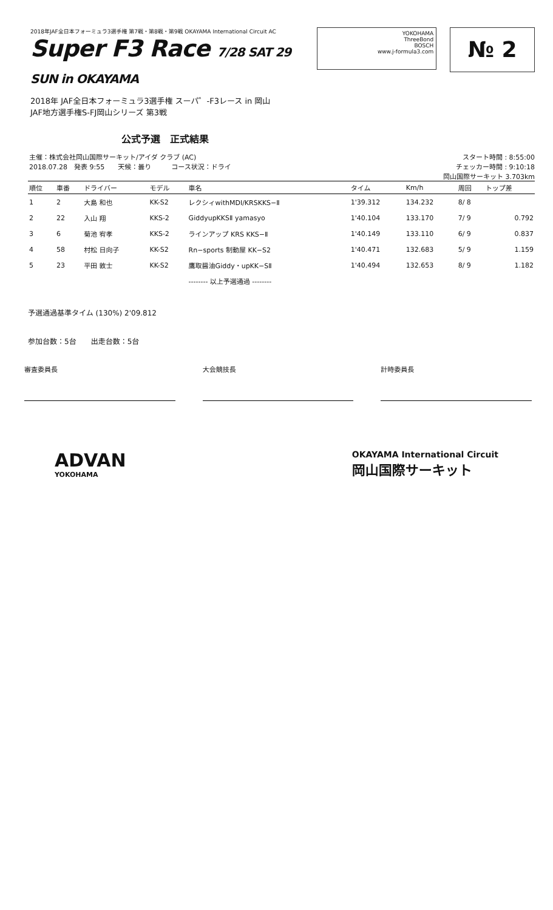2018年JAF全日本フォーミュラ3選手権 第7戦・第8戦・第9戦 OKAYAMA International Circuit AC
Super F3 Race 7/28 SAT 29 SUN in OKAYAMA
YOKOHAMA
ThreeBond
BOSCH
www.j-formula3.com
№ 2
2018年 JAF全日本フォーミュラ3選手権 スーパ゜-F3レース in 岡山
JAF地方選手権S-FJ岡山シリーズ 第3戦
公式予選　正式結果
主催：株式会社岡山国際サーキット/アイダ クラブ (AC)
2018.07.28　発表 9:55　　天候：曇り　　　コース状況：ドライ
スタート時間 : 8:55:00
チェッカー時間 : 9:10:18
岡山国際サーキット 3.703km
| 順位 | 車番 | ドライバー | モデル | 車名 | タイム | Km/h | 周回 | トップ差 |
| --- | --- | --- | --- | --- | --- | --- | --- | --- |
| 1 | 2 | 大島 和也 | KK-S2 | レクシィwithMDI/KRSKKS−Ⅱ | 1'39.312 | 134.232 | 8/ 8 | |
| 2 | 22 | 入山 翔 | KKS-2 | GiddyupKKSⅡ yamasyo | 1'40.104 | 133.170 | 7/ 9 | 0.792 |
| 3 | 6 | 菊池 宥孝 | KKS-2 | ラインアップ KRS KKS−Ⅱ | 1'40.149 | 133.110 | 6/ 9 | 0.837 |
| 4 | 58 | 村松 日向子 | KK-S2 | Rn−sports 制動屋 KK−S2 | 1'40.471 | 132.683 | 5/ 9 | 1.159 |
| 5 | 23 | 平田 敦士 | KK-S2 | 鷹取醤油Giddy・upKK−SⅡ | 1'40.494 | 132.653 | 8/ 9 | 1.182 |
| | | | | -------- 以上予選通過 -------- | | | | |
予選通過基準タイム (130%) 2'09.812
参加台数：5台　　出走台数：5台
審査委員長 大会競技長 計時委員長
ADVAN
YOKOHAMA
OKAYAMA International Circuit
岡山国際サーキット